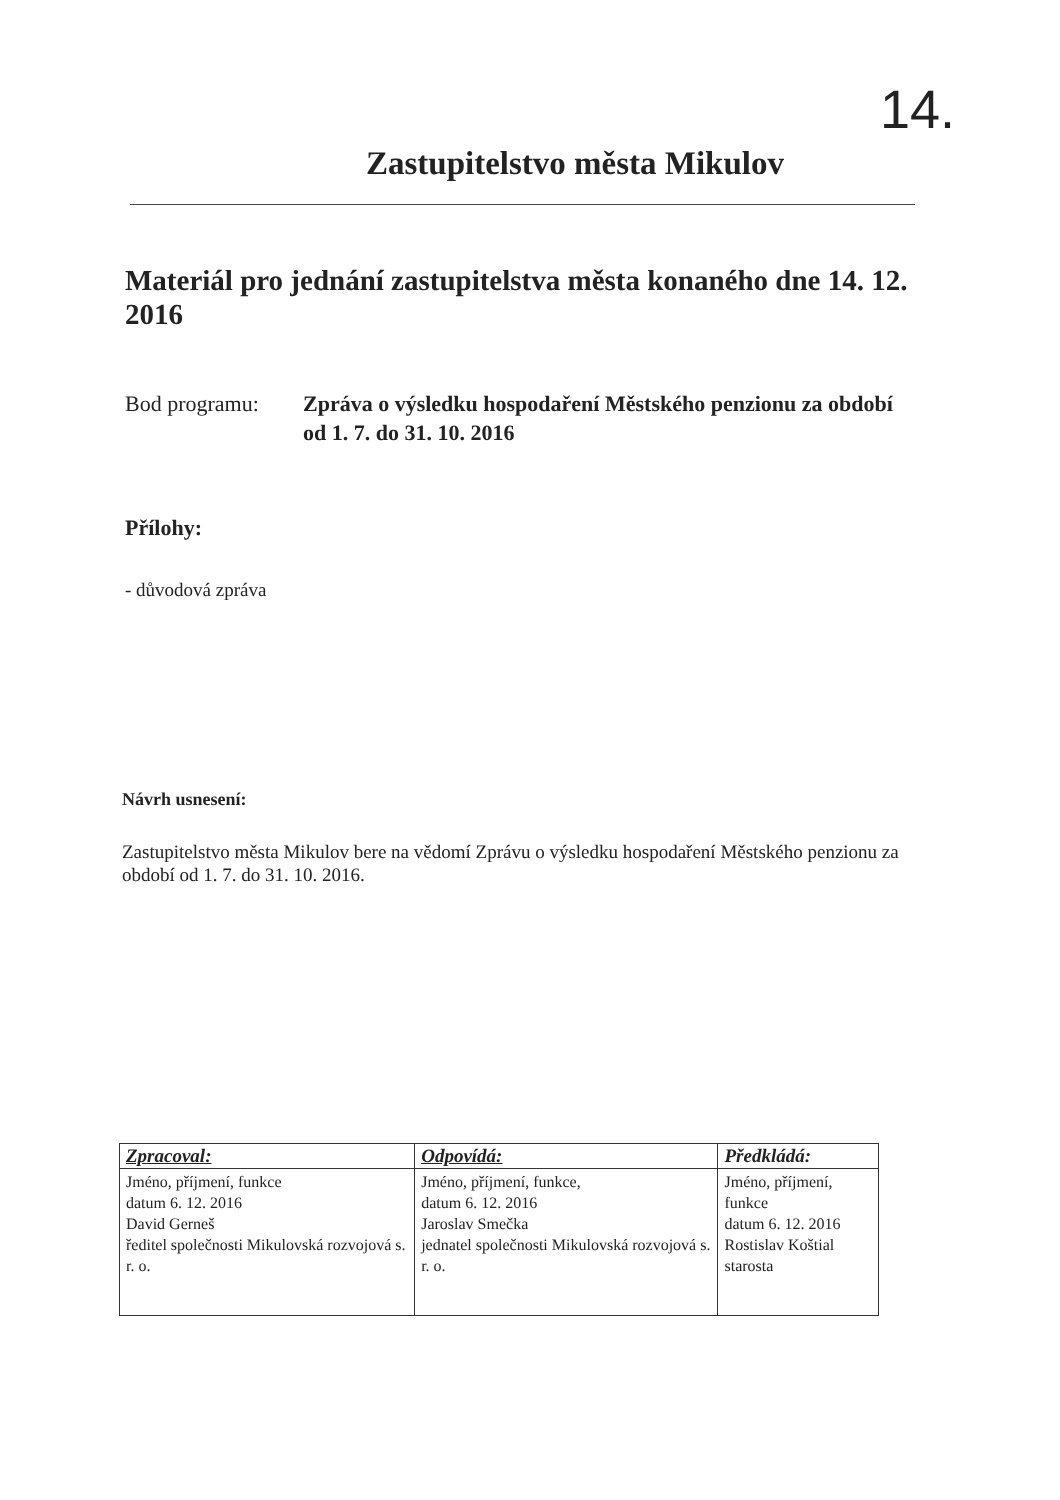14.
Zastupitelstvo města Mikulov
Materiál pro jednání zastupitelstva města konaného dne 14. 12. 2016
Bod programu: Zpráva o výsledku hospodaření Městského penzionu za období od 1. 7. do 31. 10. 2016
Přílohy:
- důvodová zpráva
Návrh usnesení:
Zastupitelstvo města Mikulov bere na vědomí Zprávu o výsledku hospodaření Městského penzionu za období od 1. 7. do 31. 10. 2016.
| Zpracoval: | Odpovídá: | Předkládá: |
| --- | --- | --- |
| Jméno, příjmení, funkce datum 6. 12. 2016 David Gerneš ředitel společnosti Mikulovská rozvojová s. r. o. | Jméno, příjmení, funkce, datum 6. 12. 2016 Jaroslav Smečka jednatel společnosti Mikulovská rozvojová s. r. o. | Jméno, příjmení, funkce datum 6. 12. 2016 Rostislav Koštial starosta |